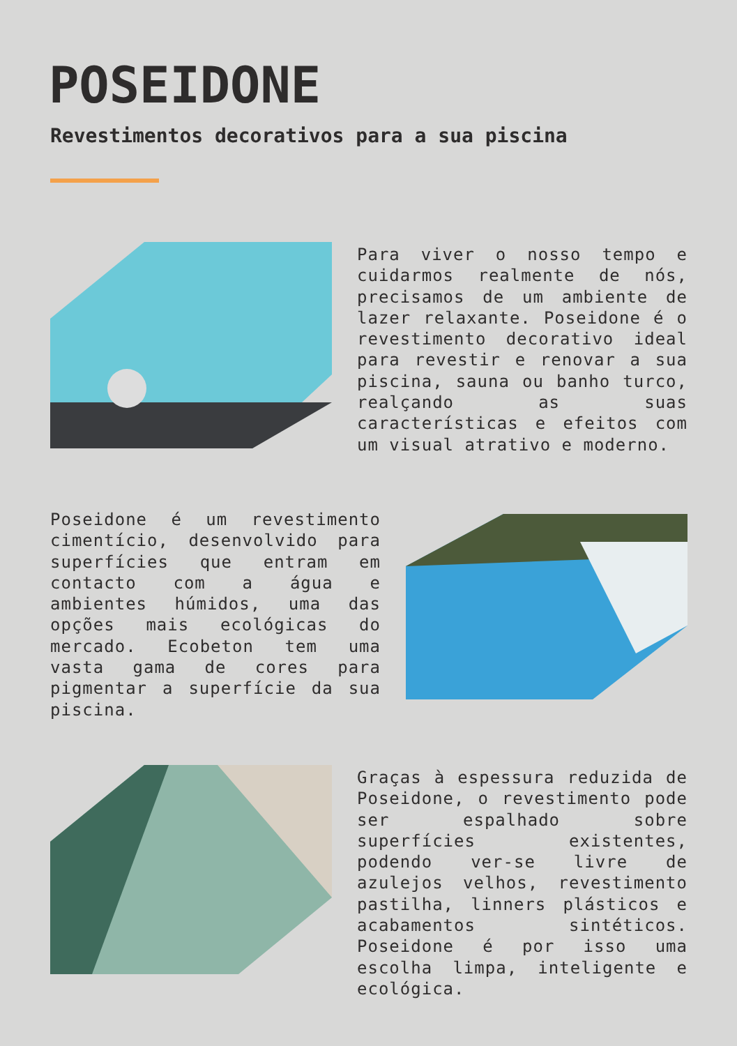POSEIDONE
Revestimentos decorativos para a sua piscina
Para viver o nosso tempo e cuidarmos realmente de nós, precisamos de um ambiente de lazer relaxante. Poseidone é o revestimento decorativo ideal para revestir e renovar a sua piscina, sauna ou banho turco, realçando as suas características e efeitos com um visual atrativo e moderno.
Poseidone é um revestimento cimentício, desenvolvido para superfícies que entram em contacto com a água e ambientes húmidos, uma das opções mais ecológicas do mercado. Ecobeton tem uma vasta gama de cores para pigmentar a superfície da sua piscina.
Graças à espessura reduzida de Poseidone, o revestimento pode ser espalhado sobre superfícies existentes, podendo ver-se livre de azulejos velhos, revestimento pastilha, linners plásticos e acabamentos sintéticos. Poseidone é por isso uma escolha limpa, inteligente e ecológica.